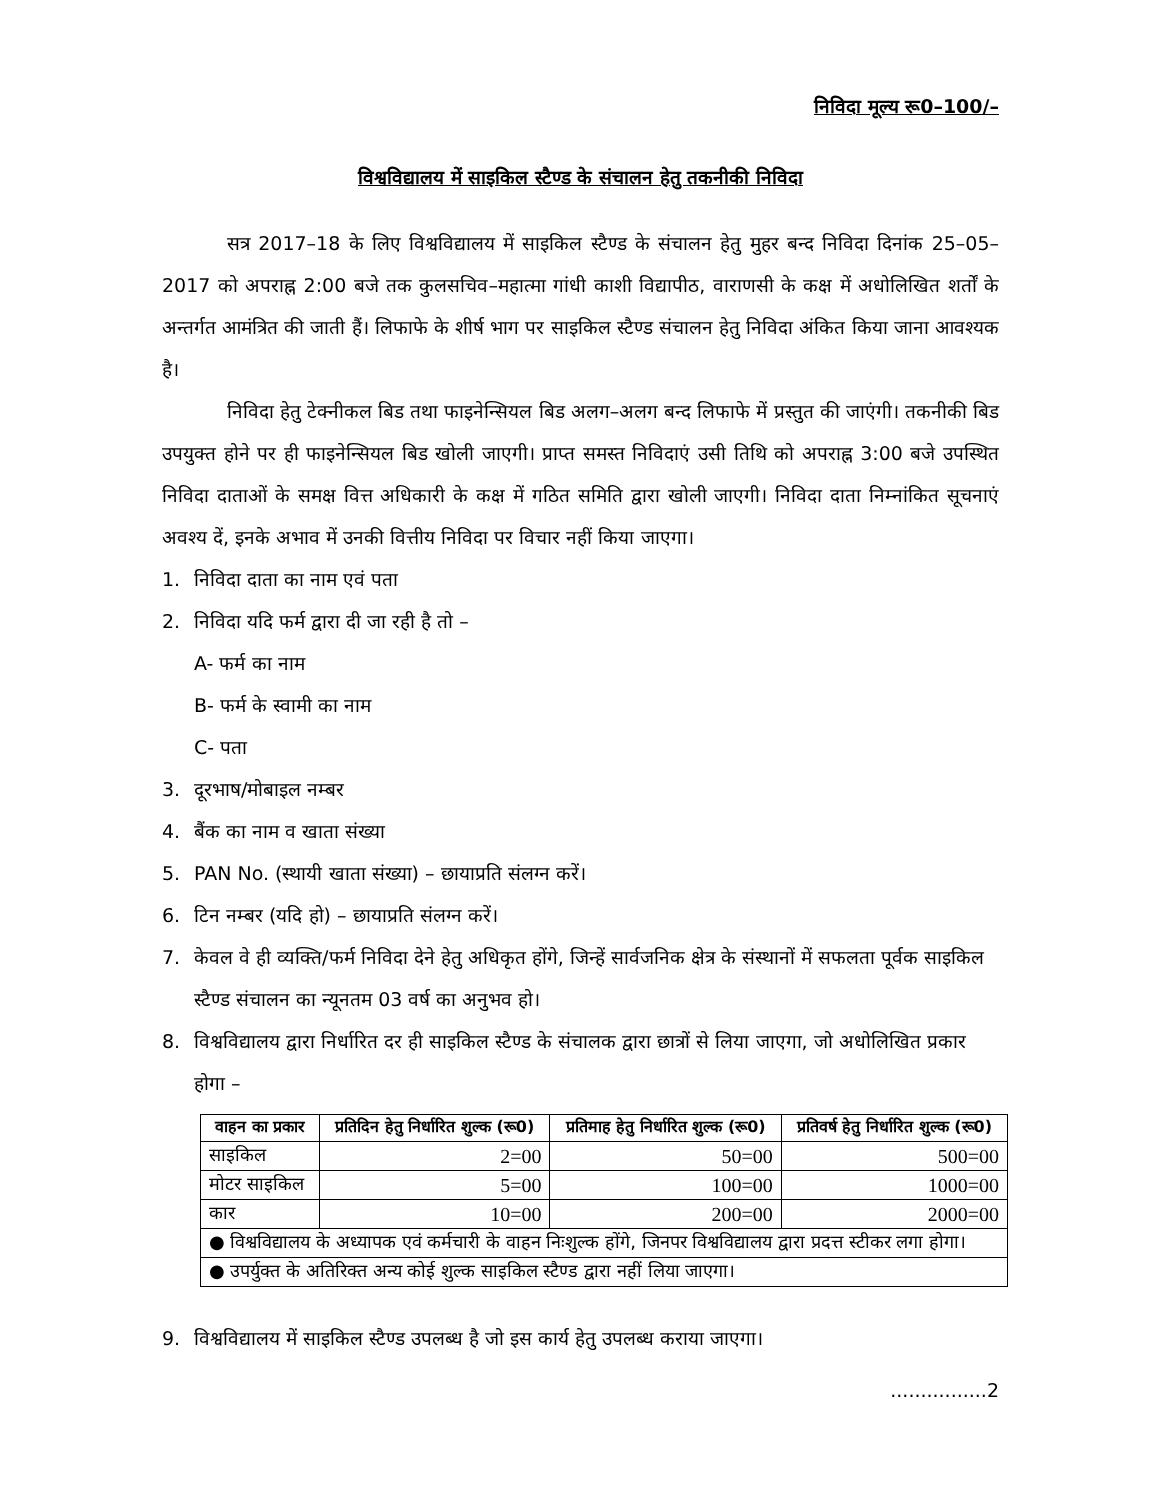निविदा मूल्य रू0–100/–
विश्वविद्यालय में साइकिल स्टैण्ड के संचालन हेतु तकनीकी निविदा
सत्र 2017–18 के लिए विश्वविद्यालय में साइकिल स्टैण्ड के संचालन हेतु मुहर बन्द निविदा दिनांक 25–05–2017 को अपराह्न 2:00 बजे तक कुलसचिव–महात्मा गांधी काशी विद्यापीठ, वाराणसी के कक्ष में अधोलिखित शर्तों के अन्तर्गत आमंत्रित की जाती हैं। लिफाफे के शीर्ष भाग पर साइकिल स्टैण्ड संचालन हेतु निविदा अंकित किया जाना आवश्यक है।
निविदा हेतु टेक्नीकल बिड तथा फाइनेन्सियल बिड अलग–अलग बन्द लिफाफे में प्रस्तुत की जाएंगी। तकनीकी बिड उपयुक्त होने पर ही फाइनेन्सियल बिड खोली जाएगी। प्राप्त समस्त निविदाएं उसी तिथि को अपराह्न 3:00 बजे उपस्थित निविदा दाताओं के समक्ष वित्त अधिकारी के कक्ष में गठित समिति द्वारा खोली जाएगी। निविदा दाता निम्नांकित सूचनाएं अवश्य दें, इनके अभाव में उनकी वित्तीय निविदा पर विचार नहीं किया जाएगा।
1. निविदा दाता का नाम एवं पता
2. निविदा यदि फर्म द्वारा दी जा रही है तो –
A- फर्म का नाम
B- फर्म के स्वामी का नाम
C- पता
3. दूरभाष/मोबाइल नम्बर
4. बैंक का नाम व खाता संख्या
5. PAN No. (स्थायी खाता संख्या) – छायाप्रति संलग्न करें।
6. टिन नम्बर (यदि हो) – छायाप्रति संलग्न करें।
7. केवल वे ही व्यक्ति/फर्म निविदा देने हेतु अधिकृत होंगे, जिन्हें सार्वजनिक क्षेत्र के संस्थानों में सफलता पूर्वक साइकिल स्टैण्ड संचालन का न्यूनतम 03 वर्ष का अनुभव हो।
8. विश्वविद्यालय द्वारा निर्धारित दर ही साइकिल स्टैण्ड के संचालक द्वारा छात्रों से लिया जाएगा, जो अधोलिखित प्रकार होगा –
| वाहन का प्रकार | प्रतिदिन हेतु निर्धारित शुल्क (रू0) | प्रतिमाह हेतु निर्धारित शुल्क (रू0) | प्रतिवर्ष हेतु निर्धारित शुल्क (रू0) |
| --- | --- | --- | --- |
| साइकिल | 2=00 | 50=00 | 500=00 |
| मोटर साइकिल | 5=00 | 100=00 | 1000=00 |
| कार | 10=00 | 200=00 | 2000=00 |
| ● विश्वविद्यालय के अध्यापक एवं कर्मचारी के वाहन निःशुल्क होंगे, जिनपर विश्वविद्यालय द्वारा प्रदत्त स्टीकर लगा होगा। | | | |
| ● उपर्युक्त के अतिरिक्त अन्य कोई शुल्क साइकिल स्टैण्ड द्वारा नहीं लिया जाएगा। | | | |
9. विश्वविद्यालय में साइकिल स्टैण्ड उपलब्ध है जो इस कार्य हेतु उपलब्ध कराया जाएगा।
................2